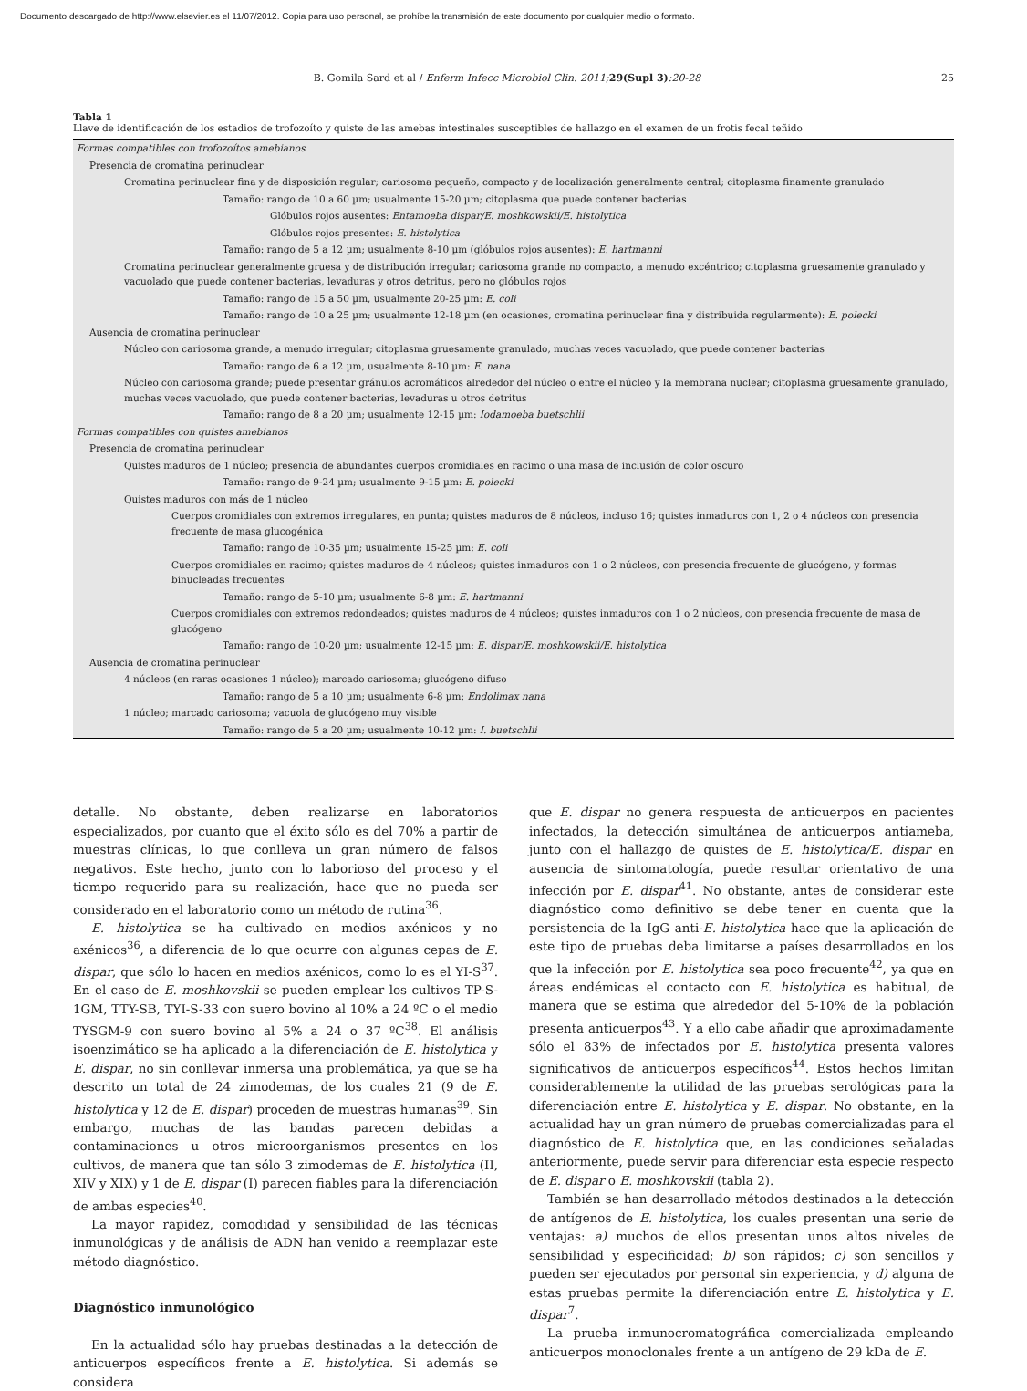Documento descargado de http://www.elsevier.es el 11/07/2012. Copia para uso personal, se prohíbe la transmisión de este documento por cualquier medio o formato.
B. Gomila Sard et al / Enferm Infecc Microbiol Clin. 2011; 29(Supl 3):20-28 25
Tabla 1
Llave de identificación de los estadios de trofozoíto y quiste de las amebas intestinales susceptibles de hallazgo en el examen de un frotis fecal teñido
| Formas compatibles con trofozoítos amebianos |
| Presencia de cromatina perinuclear |
| Cromatina perinuclear fina y de disposición regular; cariosoma pequeño, compacto y de localización generalmente central; citoplasma finamente granulado |
| Tamaño: rango de 10 a 60 µm; usualmente 15-20 µm; citoplasma que puede contener bacterias |
| Glóbulos rojos ausentes: Entamoeba dispar/E. moshkowskii/E. histolytica |
| Glóbulos rojos presentes: E. histolytica |
| Tamaño: rango de 5 a 12 µm; usualmente 8-10 µm (glóbulos rojos ausentes): E. hartmanni |
| Cromatina perinuclear generalmente gruesa y de distribución irregular; cariosoma grande no compacto, a menudo excéntrico; citoplasma gruesamente granulado y vacuolado que puede contener bacterias, levaduras y otros detritus, pero no glóbulos rojos |
| Tamaño: rango de 15 a 50 µm, usualmente 20-25 µm: E. coli |
| Tamaño: rango de 10 a 25 µm; usualmente 12-18 µm (en ocasiones, cromatina perinuclear fina y distribuida regularmente): E. polecki |
| Ausencia de cromatina perinuclear |
| Núcleo con cariosoma grande, a menudo irregular; citoplasma gruesamente granulado, muchas veces vacuolado, que puede contener bacterias |
| Tamaño: rango de 6 a 12 µm, usualmente 8-10 µm: E. nana |
| Núcleo con cariosoma grande; puede presentar gránulos acromáticos alrededor del núcleo o entre el núcleo y la membrana nuclear; citoplasma gruesamente granulado, muchas veces vacuolado, que puede contener bacterias, levaduras u otros detritus |
| Tamaño: rango de 8 a 20 µm; usualmente 12-15 µm: Iodamoeba buetschlii |
| Formas compatibles con quistes amebianos |
| Presencia de cromatina perinuclear |
| Quistes maduros de 1 núcleo; presencia de abundantes cuerpos cromidiales en racimo o una masa de inclusión de color oscuro |
| Tamaño: rango de 9-24 µm; usualmente 9-15 µm: E. polecki |
| Quistes maduros con más de 1 núcleo |
| Cuerpos cromidiales con extremos irregulares, en punta; quistes maduros de 8 núcleos, incluso 16; quistes inmaduros con 1, 2 o 4 núcleos con presencia frecuente de masa glucogénica |
| Tamaño: rango de 10-35 µm; usualmente 15-25 µm: E. coli |
| Cuerpos cromidiales en racimo; quistes maduros de 4 núcleos; quistes inmaduros con 1 o 2 núcleos, con presencia frecuente de glucógeno, y formas binucleadas frecuentes |
| Tamaño: rango de 5-10 µm; usualmente 6-8 µm: E. hartmanni |
| Cuerpos cromidiales con extremos redondeados; quistes maduros de 4 núcleos; quistes inmaduros con 1 o 2 núcleos, con presencia frecuente de masa de glucógeno |
| Tamaño: rango de 10-20 µm; usualmente 12-15 µm: E. dispar/E. moshkowskii/E. histolytica |
| Ausencia de cromatina perinuclear |
| 4 núcleos (en raras ocasiones 1 núcleo); marcado cariosoma; glucógeno difuso |
| Tamaño: rango de 5 a 10 µm; usualmente 6-8 µm: Endolimax nana |
| 1 núcleo; marcado cariosoma; vacuola de glucógeno muy visible |
| Tamaño: rango de 5 a 20 µm; usualmente 10-12 µm: I. buetschlii |
detalle. No obstante, deben realizarse en laboratorios especializados, por cuanto que el éxito sólo es del 70% a partir de muestras clínicas, lo que conlleva un gran número de falsos negativos. Este hecho, junto con lo laborioso del proceso y el tiempo requerido para su realización, hace que no pueda ser considerado en el laboratorio como un método de rutina<sup>36</sup>.
E. histolytica se ha cultivado en medios axénicos y no axénicos<sup>36</sup>, a diferencia de lo que ocurre con algunas cepas de E. dispar, que sólo lo hacen en medios axénicos, como lo es el YI-S<sup>37</sup>. En el caso de E. moshkovskii se pueden emplear los cultivos TP-S-1GM, TTY-SB, TYI-S-33 con suero bovino al 10% a 24 ºC o el medio TYSGM-9 con suero bovino al 5% a 24 o 37 ºC<sup>38</sup>. El análisis isoenzimático se ha aplicado a la diferenciación de E. histolytica y E. dispar, no sin conllevar inmersa una problemática, ya que se ha descrito un total de 24 zimodemas, de los cuales 21 (9 de E. histolytica y 12 de E. dispar) proceden de muestras humanas<sup>39</sup>. Sin embargo, muchas de las bandas parecen debidas a contaminaciones u otros microorganismos presentes en los cultivos, de manera que tan sólo 3 zimodemas de E. histolytica (II, XIV y XIX) y 1 de E. dispar (I) parecen fiables para la diferenciación de ambas especies<sup>40</sup>.
La mayor rapidez, comodidad y sensibilidad de las técnicas inmunológicas y de análisis de ADN han venido a reemplazar este método diagnóstico.
Diagnóstico inmunológico
En la actualidad sólo hay pruebas destinadas a la detección de anticuerpos específicos frente a E. histolytica. Si además se considera
que E. dispar no genera respuesta de anticuerpos en pacientes infectados, la detección simultánea de anticuerpos antiameba, junto con el hallazgo de quistes de E. histolytica/E. dispar en ausencia de sintomatología, puede resultar orientativo de una infección por E. dispar<sup>41</sup>. No obstante, antes de considerar este diagnóstico como definitivo se debe tener en cuenta que la persistencia de la IgG anti-E. histolytica hace que la aplicación de este tipo de pruebas deba limitarse a países desarrollados en los que la infección por E. histolytica sea poco frecuente<sup>42</sup>, ya que en áreas endémicas el contacto con E. histolytica es habitual, de manera que se estima que alrededor del 5-10% de la población presenta anticuerpos<sup>43</sup>. Y a ello cabe añadir que aproximadamente sólo el 83% de infectados por E. histolytica presenta valores significativos de anticuerpos específicos<sup>44</sup>. Estos hechos limitan considerablemente la utilidad de las pruebas serológicas para la diferenciación entre E. histolytica y E. dispar. No obstante, en la actualidad hay un gran número de pruebas comercializadas para el diagnóstico de E. histolytica que, en las condiciones señaladas anteriormente, puede servir para diferenciar esta especie respecto de E. dispar o E. moshkovskii (tabla 2).
También se han desarrollado métodos destinados a la detección de antígenos de E. histolytica, los cuales presentan una serie de ventajas: a) muchos de ellos presentan unos altos niveles de sensibilidad y especificidad; b) son rápidos; c) son sencillos y pueden ser ejecutados por personal sin experiencia, y d) alguna de estas pruebas permite la diferenciación entre E. histolytica y E. dispar<sup>7</sup>.
La prueba inmunocromatográfica comercializada empleando anticuerpos monoclonales frente a un antígeno de 29 kDa de E.